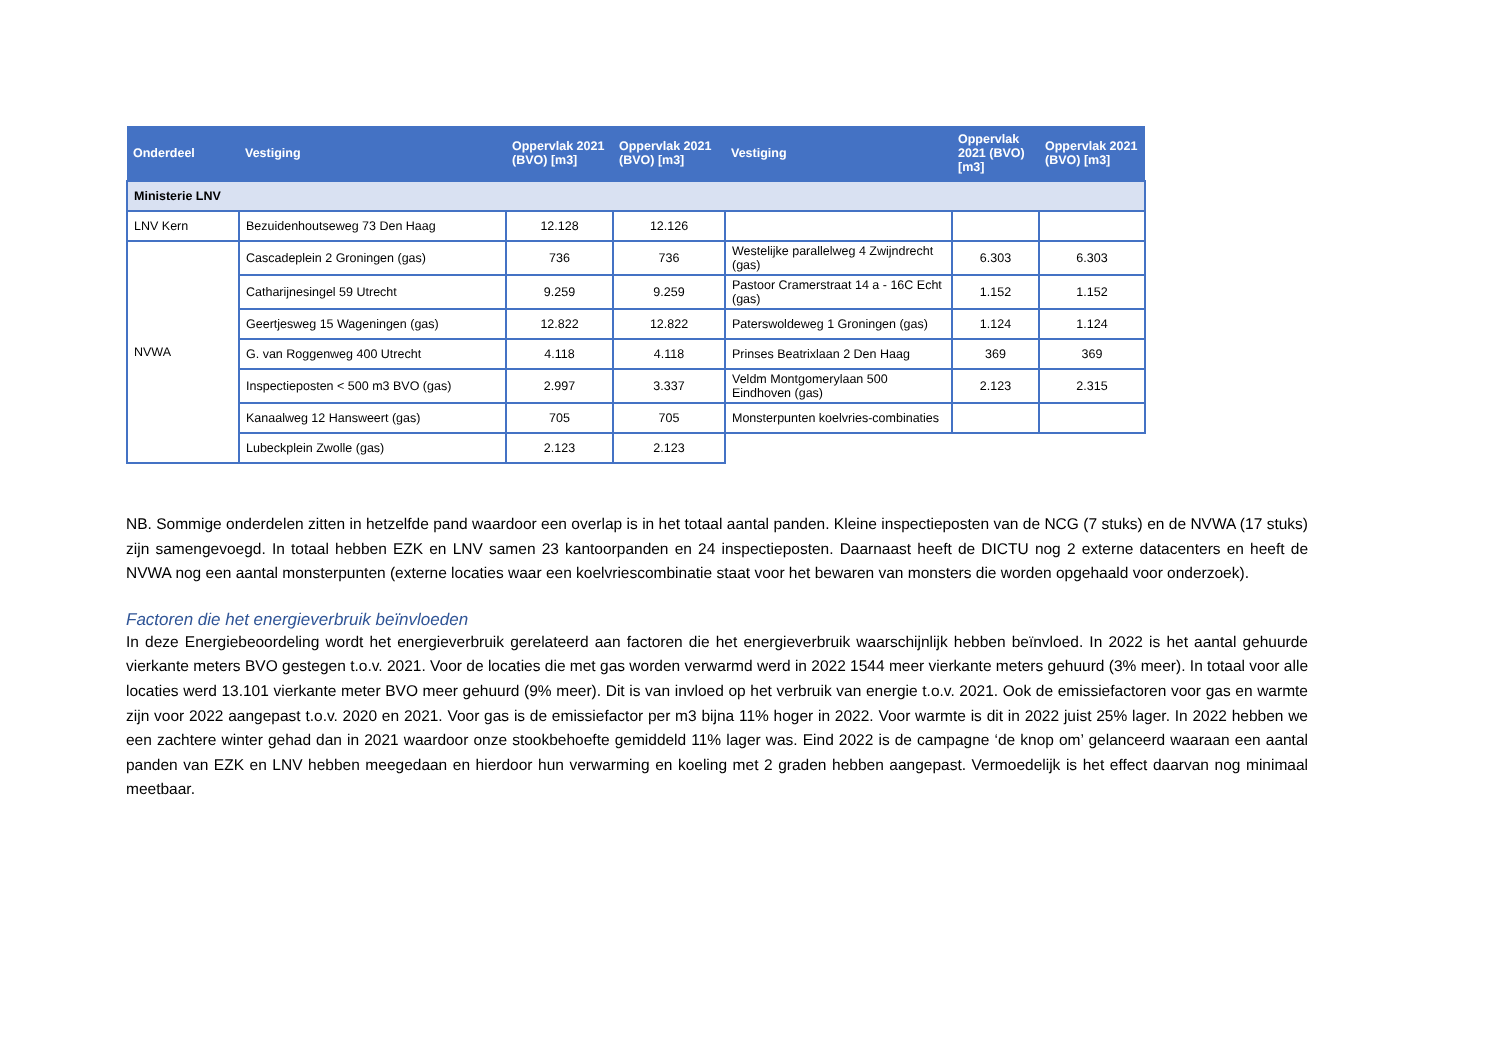| Onderdeel | Vestiging | Oppervlak 2021 (BVO) [m3] | Oppervlak 2021 (BVO) [m3] | Vestiging | Oppervlak 2021 (BVO) [m3] | Oppervlak 2021 (BVO) [m3] |
| --- | --- | --- | --- | --- | --- | --- |
| Ministerie LNV | | | | | | |
| LNV Kern | Bezuidenhoutseweg 73 Den Haag | 12.128 | 12.126 | | | |
| NVWA | Cascadeplein 2 Groningen (gas) | 736 | 736 | Westelijke parallelweg 4 Zwijndrecht (gas) | 6.303 | 6.303 |
| | Catharijnesingel 59 Utrecht | 9.259 | 9.259 | Pastoor Cramerstraat 14 a - 16C Echt (gas) | 1.152 | 1.152 |
| | Geertjesweg 15 Wageningen (gas) | 12.822 | 12.822 | Paterswoldeweg 1 Groningen (gas) | 1.124 | 1.124 |
| | G. van Roggenweg 400 Utrecht | 4.118 | 4.118 | Prinses Beatrixlaan 2 Den Haag | 369 | 369 |
| | Inspectieposten < 500 m3 BVO (gas) | 2.997 | 3.337 | Veldm Montgomerylaan 500 Eindhoven (gas) | 2.123 | 2.315 |
| | Kanaalweg 12 Hansweert (gas) | 705 | 705 | Monsterpunten koelvries-combinaties | | |
| | Lubeckplein Zwolle (gas) | 2.123 | 2.123 | | | |
NB. Sommige onderdelen zitten in hetzelfde pand waardoor een overlap is in het totaal aantal panden. Kleine inspectieposten van de NCG (7 stuks) en de NVWA (17 stuks) zijn samengevoegd. In totaal hebben EZK en LNV samen 23 kantoorpanden en 24 inspectieposten. Daarnaast heeft de DICTU nog 2 externe datacenters en heeft de NVWA nog een aantal monsterpunten (externe locaties waar een koelvriescombinatie staat voor het bewaren van monsters die worden opgehaald voor onderzoek).
Factoren die het energieverbruik beïnvloeden
In deze Energiebeoordeling wordt het energieverbruik gerelateerd aan factoren die het energieverbruik waarschijnlijk hebben beïnvloed. In 2022 is het aantal gehuurde vierkante meters BVO gestegen t.o.v. 2021. Voor de locaties die met gas worden verwarmd werd in 2022 1544 meer vierkante meters gehuurd (3% meer). In totaal voor alle locaties werd 13.101 vierkante meter BVO meer gehuurd (9% meer). Dit is van invloed op het verbruik van energie t.o.v. 2021. Ook de emissiefactoren voor gas en warmte zijn voor 2022 aangepast t.o.v. 2020 en 2021. Voor gas is de emissiefactor per m3 bijna 11% hoger in 2022. Voor warmte is dit in 2022 juist 25% lager. In 2022 hebben we een zachtere winter gehad dan in 2021 waardoor onze stookbehoefte gemiddeld 11% lager was. Eind 2022 is de campagne ‘de knop om’ gelanceerd waaraan een aantal panden van EZK en LNV hebben meegedaan en hierdoor hun verwarming en koeling met 2 graden hebben aangepast. Vermoedelijk is het effect daarvan nog minimaal meetbaar.